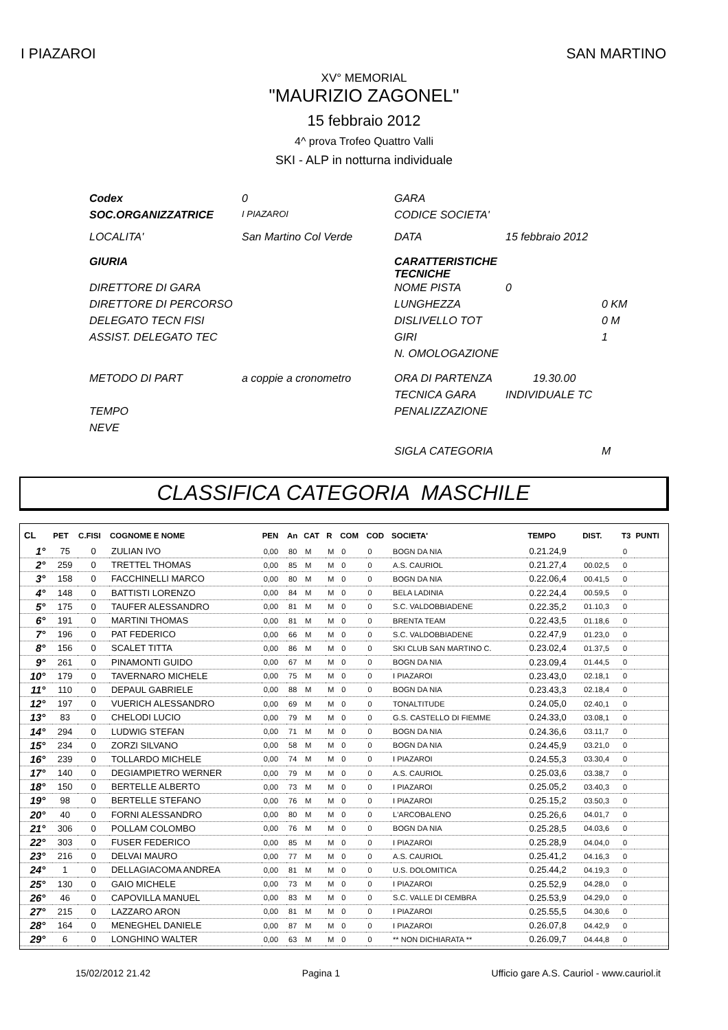I PIAZAROI SAN MARTINO
XV° MEMORIAL
"MAURIZIO ZAGONEL"
15 febbraio 2012
4^ prova Trofeo Quattro Valli
SKI - ALP in notturna individuale
| Codex | 0 | GARA | | |
| SOC.ORGANIZZATRICE | I PIAZAROI | CODICE SOCIETA' | | |
| LOCALITA' | San Martino Col Verde | DATA | 15 febbraio 2012 | |
| GIURIA | | CARATTERISTICHE TECNICHE | | |
| DIRETTORE DI GARA | | NOME PISTA | 0 | |
| DIRETTORE DI PERCORSO | | LUNGHEZZA | | 0 KM |
| DELEGATO TECN FISI | | DISLIVELLO TOT | | 0 M |
| ASSIST. DELEGATO TEC | | GIRI | | 1 |
| | | N. OMOLOGAZIONE | | |
| METODO DI PART | a coppie a cronometro | ORA DI PARTENZA | 19.30.00 | |
| | | TECNICA GARA | INDIVIDUALE TC | |
| TEMPO | | PENALIZZAZIONE | | |
| NEVE | | | | |
| | | SIGLA CATEGORIA | | M |
CLASSIFICA CATEGORIA MASCHILE
| CL | PET | C.FISI | COGNOME E NOME | PEN | An | CAT | R | COM | COD | SOCIETA' | TEMPO | DIST. | T3 | PUNTI |
| --- | --- | --- | --- | --- | --- | --- | --- | --- | --- | --- | --- | --- | --- | --- |
| 1° | 75 | 0 | ZULIAN IVO | 0,00 | 80 | M | M | 0 | 0 | BOGN DA NIA | 0.21.24,9 | | 0 | |
| 2° | 259 | 0 | TRETTEL THOMAS | 0,00 | 85 | M | M | 0 | 0 | A.S. CAURIOL | 0.21.27,4 | 00.02,5 | 0 | |
| 3° | 158 | 0 | FACCHINELLI MARCO | 0,00 | 80 | M | M | 0 | 0 | BOGN DA NIA | 0.22.06,4 | 00.41,5 | 0 | |
| 4° | 148 | 0 | BATTISTI LORENZO | 0,00 | 84 | M | M | 0 | 0 | BELA LADINIA | 0.22.24,4 | 00.59,5 | 0 | |
| 5° | 175 | 0 | TAUFER ALESSANDRO | 0,00 | 81 | M | M | 0 | 0 | S.C. VALDOBBIADENE | 0.22.35,2 | 01.10,3 | 0 | |
| 6° | 191 | 0 | MARTINI THOMAS | 0,00 | 81 | M | M | 0 | 0 | BRENTA TEAM | 0.22.43,5 | 01.18,6 | 0 | |
| 7° | 196 | 0 | PAT FEDERICO | 0,00 | 66 | M | M | 0 | 0 | S.C. VALDOBBIADENE | 0.22.47,9 | 01.23,0 | 0 | |
| 8° | 156 | 0 | SCALET TITTA | 0,00 | 86 | M | M | 0 | 0 | SKI CLUB SAN MARTINO C. | 0.23.02,4 | 01.37,5 | 0 | |
| 9° | 261 | 0 | PINAMONTI GUIDO | 0,00 | 67 | M | M | 0 | 0 | BOGN DA NIA | 0.23.09,4 | 01.44,5 | 0 | |
| 10° | 179 | 0 | TAVERNARO MICHELE | 0,00 | 75 | M | M | 0 | 0 | I PIAZAROI | 0.23.43,0 | 02.18,1 | 0 | |
| 11° | 110 | 0 | DEPAUL GABRIELE | 0,00 | 88 | M | M | 0 | 0 | BOGN DA NIA | 0.23.43,3 | 02.18,4 | 0 | |
| 12° | 197 | 0 | VUERICH ALESSANDRO | 0,00 | 69 | M | M | 0 | 0 | TONALTITUDE | 0.24.05,0 | 02.40,1 | 0 | |
| 13° | 83 | 0 | CHELODI LUCIO | 0,00 | 79 | M | M | 0 | 0 | G.S. CASTELLO DI FIEMME | 0.24.33,0 | 03.08,1 | 0 | |
| 14° | 294 | 0 | LUDWIG STEFAN | 0,00 | 71 | M | M | 0 | 0 | BOGN DA NIA | 0.24.36,6 | 03.11,7 | 0 | |
| 15° | 234 | 0 | ZORZI SILVANO | 0,00 | 58 | M | M | 0 | 0 | BOGN DA NIA | 0.24.45,9 | 03.21,0 | 0 | |
| 16° | 239 | 0 | TOLLARDO MICHELE | 0,00 | 74 | M | M | 0 | 0 | I PIAZAROI | 0.24.55,3 | 03.30,4 | 0 | |
| 17° | 140 | 0 | DEGIAMPIETRO WERNER | 0,00 | 79 | M | M | 0 | 0 | A.S. CAURIOL | 0.25.03,6 | 03.38,7 | 0 | |
| 18° | 150 | 0 | BERTELLE ALBERTO | 0,00 | 73 | M | M | 0 | 0 | I PIAZAROI | 0.25.05,2 | 03.40,3 | 0 | |
| 19° | 98 | 0 | BERTELLE STEFANO | 0,00 | 76 | M | M | 0 | 0 | I PIAZAROI | 0.25.15,2 | 03.50,3 | 0 | |
| 20° | 40 | 0 | FORNI ALESSANDRO | 0,00 | 80 | M | M | 0 | 0 | L'ARCOBALENO | 0.25.26,6 | 04.01,7 | 0 | |
| 21° | 306 | 0 | POLLAM COLOMBO | 0,00 | 76 | M | M | 0 | 0 | BOGN DA NIA | 0.25.28,5 | 04.03,6 | 0 | |
| 22° | 303 | 0 | FUSER FEDERICO | 0,00 | 85 | M | M | 0 | 0 | I PIAZAROI | 0.25.28,9 | 04.04,0 | 0 | |
| 23° | 216 | 0 | DELVAI MAURO | 0,00 | 77 | M | M | 0 | 0 | A.S. CAURIOL | 0.25.41,2 | 04.16,3 | 0 | |
| 24° | 1 | 0 | DELLAGIACOMA ANDREA | 0,00 | 81 | M | M | 0 | 0 | U.S. DOLOMITICA | 0.25.44,2 | 04.19,3 | 0 | |
| 25° | 130 | 0 | GAIO MICHELE | 0,00 | 73 | M | M | 0 | 0 | I PIAZAROI | 0.25.52,9 | 04.28,0 | 0 | |
| 26° | 46 | 0 | CAPOVILLA MANUEL | 0,00 | 83 | M | M | 0 | 0 | S.C. VALLE DI CEMBRA | 0.25.53,9 | 04.29,0 | 0 | |
| 27° | 215 | 0 | LAZZARO ARON | 0,00 | 81 | M | M | 0 | 0 | I PIAZAROI | 0.25.55,5 | 04.30,6 | 0 | |
| 28° | 164 | 0 | MENEGHEL DANIELE | 0,00 | 87 | M | M | 0 | 0 | I PIAZAROI | 0.26.07,8 | 04.42,9 | 0 | |
| 29° | 6 | 0 | LONGHINO WALTER | 0,00 | 63 | M | M | 0 | 0 | ** NON DICHIARATA ** | 0.26.09,7 | 04.44,8 | 0 | |
15/02/2012 21.42 Pagina 1 Ufficio gare A.S. Cauriol - www.cauriol.it